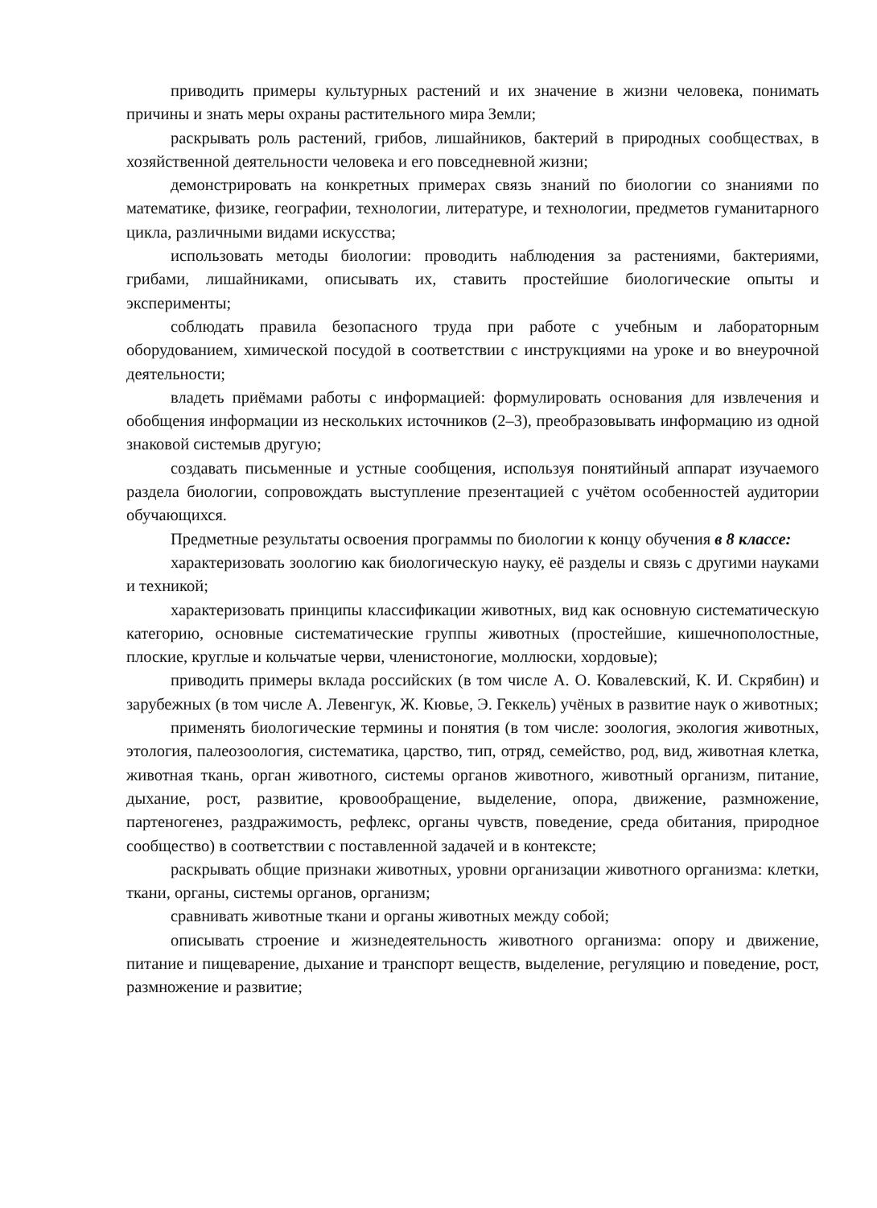приводить примеры культурных растений и их значение в жизни человека, понимать причины и знать меры охраны растительного мира Земли;
раскрывать роль растений, грибов, лишайников, бактерий в природных сообществах, в хозяйственной деятельности человека и его повседневной жизни;
демонстрировать на конкретных примерах связь знаний по биологии со знаниями по математике, физике, географии, технологии, литературе, и технологии, предметов гуманитарного цикла, различными видами искусства;
использовать методы биологии: проводить наблюдения за растениями, бактериями, грибами, лишайниками, описывать их, ставить простейшие биологические опыты и эксперименты;
соблюдать правила безопасного труда при работе с учебным и лабораторным оборудованием, химической посудой в соответствии с инструкциями на уроке и во внеурочной деятельности;
владеть приёмами работы с информацией: формулировать основания для извлечения и обобщения информации из нескольких источников (2–3), преобразовывать информацию из одной знаковой системыв другую;
создавать письменные и устные сообщения, используя понятийный аппарат изучаемого раздела биологии, сопровождать выступление презентацией с учётом особенностей аудитории обучающихся.
Предметные результаты освоения программы по биологии к концу обучения в 8 классе:
характеризовать зоологию как биологическую науку, её разделы и связь с другими науками и техникой;
характеризовать принципы классификации животных, вид как основную систематическую категорию, основные систематические группы животных (простейшие, кишечнополостные, плоские, круглые и кольчатые черви, членистоногие, моллюски, хордовые);
приводить примеры вклада российских (в том числе А. О. Ковалевский, К. И. Скрябин) и зарубежных (в том числе А. Левенгук, Ж. Кювье, Э. Геккель) учёных в развитие наук о животных;
применять биологические термины и понятия (в том числе: зоология, экология животных, этология, палеозоология, систематика, царство, тип, отряд, семейство, род, вид, животная клетка, животная ткань, орган животного, системы органов животного, животный организм, питание, дыхание, рост, развитие, кровообращение, выделение, опора, движение, размножение, партеногенез, раздражимость, рефлекс, органы чувств, поведение, среда обитания, природное сообщество) в соответствии с поставленной задачей и в контексте;
раскрывать общие признаки животных, уровни организации животного организма: клетки, ткани, органы, системы органов, организм;
сравнивать животные ткани и органы животных между собой;
описывать строение и жизнедеятельность животного организма: опору и движение, питание и пищеварение, дыхание и транспорт веществ, выделение, регуляцию и поведение, рост, размножение и развитие;